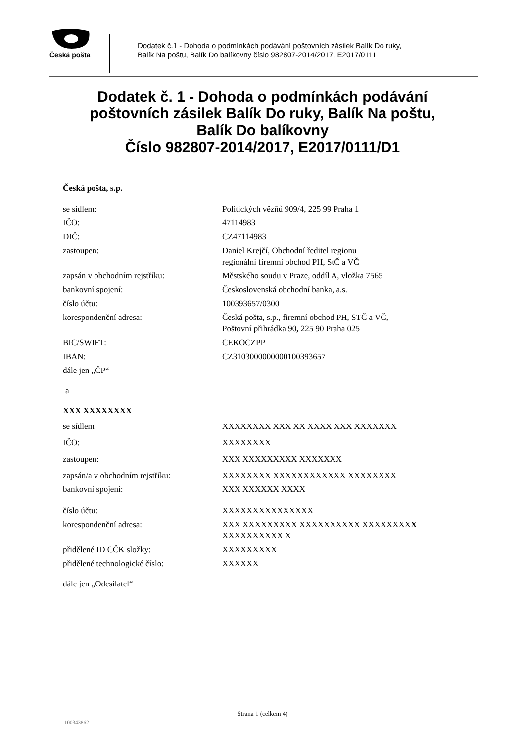Česká pošta
Dodatek č.1 - Dohoda o podmínkách podávání poštovních zásilek Balík Do ruky,
Balík Na poštu, Balík Do balíkovny číslo 982807-2014/2017, E2017/0111
Dodatek č. 1 - Dohoda o podmínkách podávání
poštovních zásilek Balík Do ruky, Balík Na poštu,
Balík Do balíkovny
Číslo 982807-2014/2017, E2017/0111/D1
Česká pošta, s.p.
se sídlem: Politických vězňů 909/4, 225 99 Praha 1
IČO: 47114983
DIČ: CZ47114983
zastoupen: Daniel Krejčí, Obchodní ředitel regionu
regionální firemní obchod PH, StČ a VČ
zapsán v obchodním rejstříku: Městského soudu v Praze, oddíl A, vložka 7565
bankovní spojení: Československá obchodní banka, a.s.
číslo účtu: 100393657/0300
korespondenční adresa: Česká pošta, s.p., firemní obchod PH, STČ a VČ,
Poštovní přihrádka 90, 225 90 Praha 025
BIC/SWIFT: CEKOCZPP
IBAN: CZ3103000000000100393657
dále jen „ČP“
a
XXX XXXXXXXX
se sídlem XXXXXXXX XXX XX XXXX XXX XXXXXXX
IČO: XXXXXXXX
zastoupen: XXX XXXXXXXXX XXXXXXX
zapsán/a v obchodním rejstříku: XXXXXXXX XXXXXXXXXXXX XXXXXXXX
bankovní spojení: XXX XXXXXX XXXX
číslo účtu: XXXXXXXXXXXXXXX
korespondenční adresa: XXX XXXXXXXXX XXXXXXXXXX XXXXXXXXX
XXXXXXXXXX X
přidělené ID CČK složky: XXXXXXXXX
přidělené technologické číslo: XXXXXX
dále jen „Odesílatel“
Strana 1 (celkem 4)
100343862